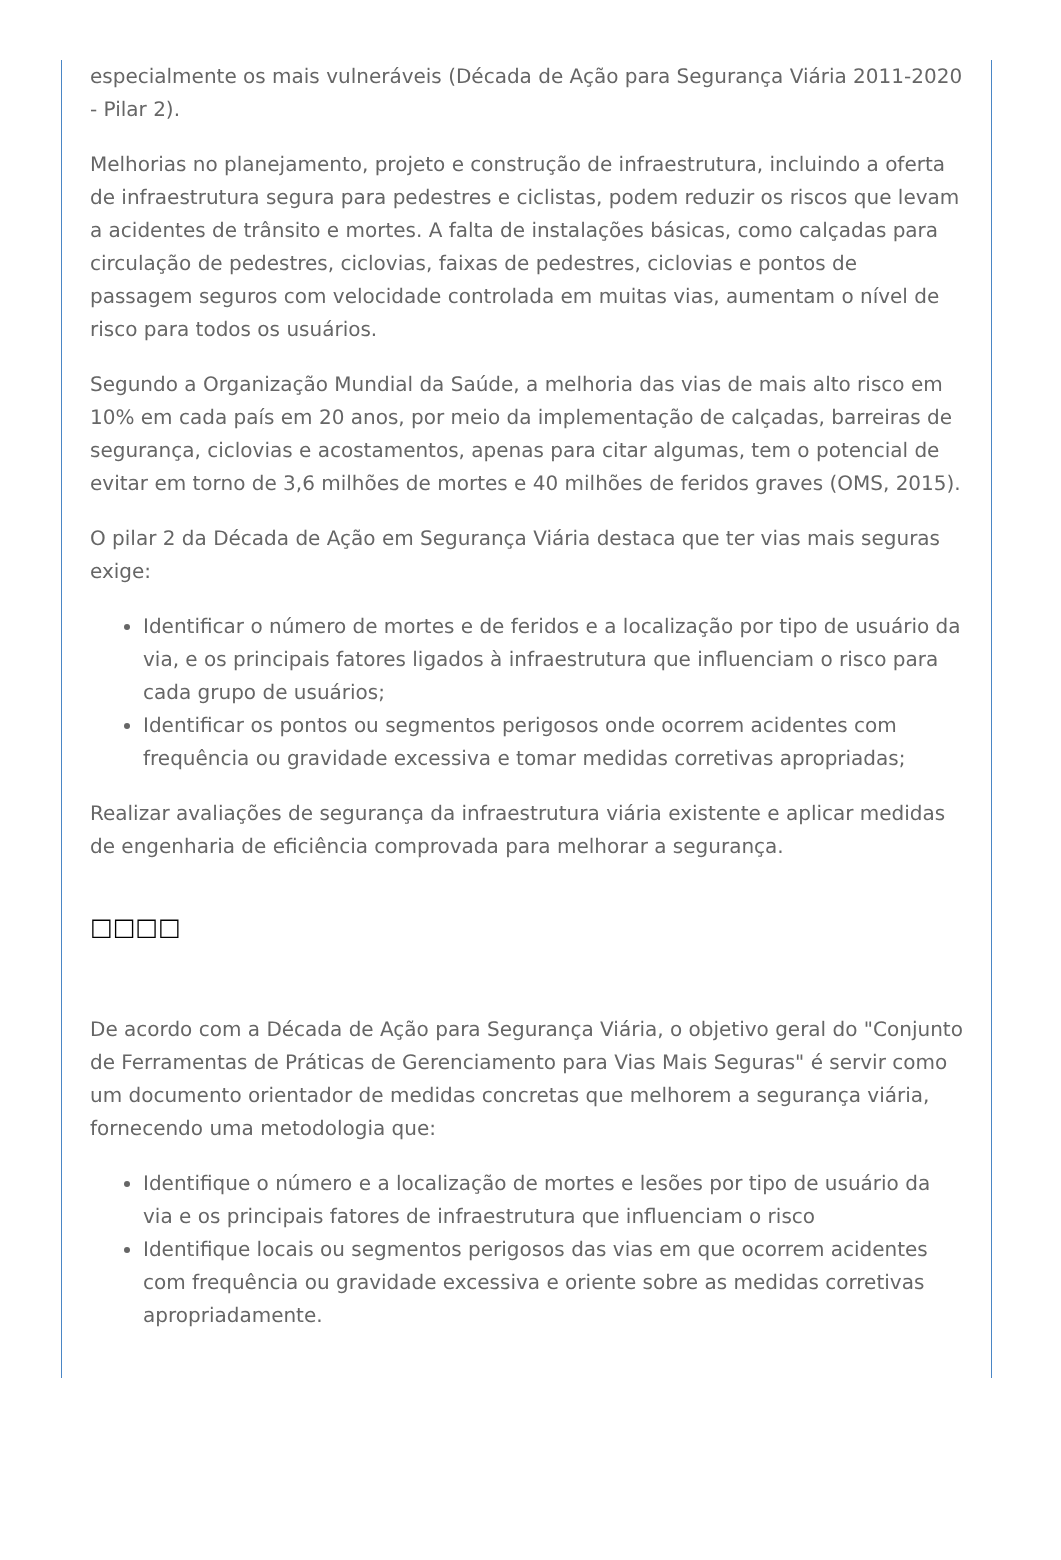especialmente os mais vulneráveis (Década de Ação para Segurança Viária 2011-2020 - Pilar 2).
Melhorias no planejamento, projeto e construção de infraestrutura, incluindo a oferta de infraestrutura segura para pedestres e ciclistas, podem reduzir os riscos que levam a acidentes de trânsito e mortes. A falta de instalações básicas, como calçadas para circulação de pedestres, ciclovias, faixas de pedestres, ciclovias e pontos de passagem seguros com velocidade controlada em muitas vias, aumentam o nível de risco para todos os usuários.
Segundo a Organização Mundial da Saúde, a melhoria das vias de mais alto risco em 10% em cada país em 20 anos, por meio da implementação de calçadas, barreiras de segurança, ciclovias e acostamentos, apenas para citar algumas, tem o potencial de evitar em torno de 3,6 milhões de mortes e 40 milhões de feridos graves (OMS, 2015).
O pilar 2 da Década de Ação em Segurança Viária destaca que ter vias mais seguras exige:
Identificar o número de mortes e de feridos e a localização por tipo de usuário da via, e os principais fatores ligados à infraestrutura que influenciam o risco para cada grupo de usuários;
Identificar os pontos ou segmentos perigosos onde ocorrem acidentes com frequência ou gravidade excessiva e tomar medidas corretivas apropriadas;
Realizar avaliações de segurança da infraestrutura viária existente e aplicar medidas de engenharia de eficiência comprovada para melhorar a segurança.
□□□□
De acordo com a Década de Ação para Segurança Viária, o objetivo geral do "Conjunto de Ferramentas de Práticas de Gerenciamento para Vias Mais Seguras" é servir como um documento orientador de medidas concretas que melhorem a segurança viária, fornecendo uma metodologia que:
Identifique o número e a localização de mortes e lesões por tipo de usuário da via e os principais fatores de infraestrutura que influenciam o risco
Identifique locais ou segmentos perigosos das vias em que ocorrem acidentes com frequência ou gravidade excessiva e oriente sobre as medidas corretivas apropriadamente.